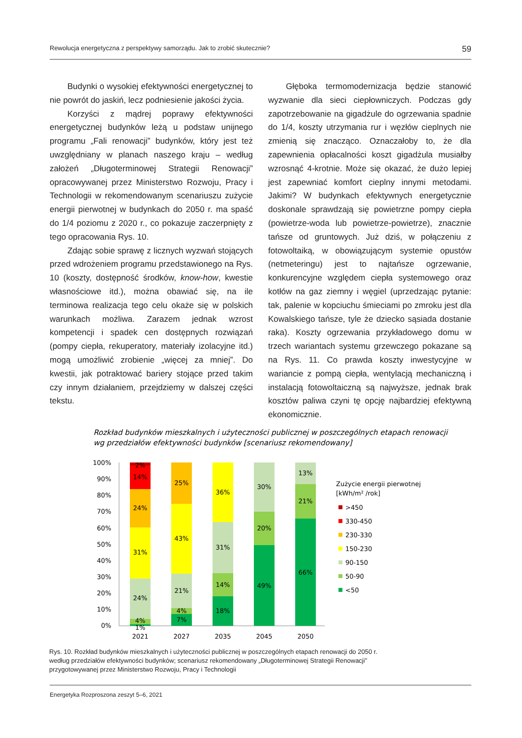Rewolucja energetyczna z perspektywy samorządu. Jak to zrobić skutecznie? 59
Budynki o wysokiej efektywności energetycznej to nie powrót do jaskiń, lecz podniesienie jakości życia.
Korzyści z mądrej poprawy efektywności energetycznej budynków leżą u podstaw unijnego programu „Fali renowacji” budynków, który jest też uwzględniany w planach naszego kraju – według założeń „Długoterminowej Strategii Renowacji” opracowywanej przez Ministerstwo Rozwoju, Pracy i Technologii w rekomendowanym scenariuszu zużycie energii pierwotnej w budynkach do 2050 r. ma spaść do 1/4 poziomu z 2020 r., co pokazuje zaczerpnięty z tego opracowania Rys. 10.
Zdając sobie sprawę z licznych wyzwań stojących przed wdrożeniem programu przedstawionego na Rys. 10 (koszty, dostępność środków, know-how, kwestie własnościowe itd.), można obawiać się, na ile terminowa realizacja tego celu okaże się w polskich warunkach możliwa. Zarazem jednak wzrost kompetencji i spadek cen dostępnych rozwiązań (pompy ciepła, rekuperatory, materiały izolacyjne itd.) mogą umożliwić zrobienie „więcej za mniej”. Do kwestii, jak potraktować bariery stojące przed takim czy innym działaniem, przejdziemy w dalszej części tekstu.
Głęboka termomodernizacja będzie stanowić wyzwanie dla sieci ciepłowniczych. Podczas gdy zapotrzebowanie na gigadżule do ogrzewania spadnie do 1/4, koszty utrzymania rur i węzłów cieplnych nie zmienią się znacząco. Oznaczałoby to, że dla zapewnienia opłacalności koszt gigadżula musiałby wzrosnąć 4-krotnie. Może się okazać, że dużo lepiej jest zapewniać komfort cieplny innymi metodami. Jakimi? W budynkach efektywnych energetycznie doskonale sprawdzają się powietrzne pompy ciepła (powietrze-woda lub powietrze-powietrze), znacznie tańsze od gruntowych. Już dziś, w połączeniu z fotowoltaiką, w obowiązującym systemie opustów (netmeteringu) jest to najtańsze ogrzewanie, konkurencyjne względem ciepła systemowego oraz kotłów na gaz ziemny i węgiel (uprzedzając pytanie: tak, palenie w kopciuchu śmieciami po zmroku jest dla Kowalskiego tańsze, tyle że dziecko sąsiada dostanie raka). Koszty ogrzewania przykładowego domu w trzech wariantach systemu grzewczego pokazane są na Rys. 11. Co prawda koszty inwestycyjne w wariancie z pompą ciepła, wentylacją mechaniczną i instalacją fotowoltaiczną są najwyższe, jednak brak kosztów paliwa czyni tę opcję najbardziej efektywną ekonomicznie.
Rozkład budynków mieszkalnych i użyteczności publicznej w poszczególnych etapach renowacji
wg przedziałów efektywności budynków [scenariusz rekomendowany]
100%
90%
80%
70%
60%
50%
40%
30%
20%
10%
0%
2%
14%
24%
31%
24%
4%
1%
25%
43%
21%
4%
7%
36%
31%
14%
18%
30%
20%
49%
13%
21%
66%
2021
2027
2035
2045
2050
Zużycie energii pierwotnej
[kWh/m² /rok]
>450
330-450
230-330
150-230
90-150
50-90
<50
Rys. 10. Rozkład budynków mieszkalnych i użyteczności publicznej w poszczególnych etapach renowacji do 2050 r.
według przedziałów efektywności budynków; scenariusz rekomendowany „Długoterminowej Strategii Renowacji”
przygotowywanej przez Ministerstwo Rozwoju, Pracy i Technologii
Energetyka Rozproszona zeszyt 5–6, 2021